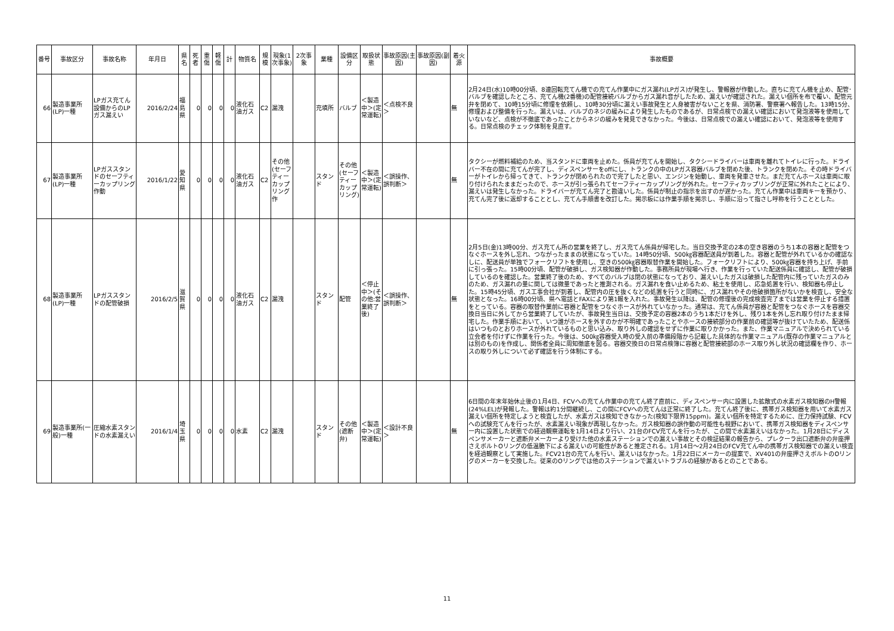| 番号 | 事故区分 | 事故名称 | 年月日 | 県名 | 死者 | 重傷 | 軽傷 | 計 | 物質名 | 規模 | 現象(1次事象) | 2次事象 | 業種 | 設備区分 | 取扱状態 | 事故原因(主因) | 事故原因(副因) | 着火源 | 事故概要 |
| --- | --- | --- | --- | --- | --- | --- | --- | --- | --- | --- | --- | --- | --- | --- | --- | --- | --- | --- | --- |
| 66 | 製造事業所(LP)一種 | LPガス充てん設備からのLPガス漏えい | 2016/2/24 | 福島県 | 0 | 0 | 0 | 0 | 液化石油ガス | C2 | 漏洩 | | 充填所 | バルブ | ＜製造中＞(定常運転) | ＜点検不良＞ | | 無 | 2月24日(水)10時00分頃、8連回転充てん機での充てん作業中にガス漏れ(LPガス)が発生し、警報器が作動した。直ちに充てん機を止め、配管･バルブを確認したところ、充てん機(2番機)の配管接続バルブからガス漏れ音がしたため、漏えいが確認された。漏えい個所を布で覆い、配管元弁を閉めて、10時15分頃に修理を依頼し、10時30分頃に漏えい事故発生と人身被害がないことを県、消防署、警察署へ報告した。13時15分、修理および整備を行った。漏えいは、バルブのネジの緩みにより発生したものであるが、日常点検での漏えい確認において発泡液等を使用していないなど、点検が不徹底であったことからネジの緩みを発見できなかった。今後は、日常点検での漏えい確認において、発泡液等を使用する。日常点検のチェック体制を見直す。 |
| 67 | 製造事業所(LP)一種 | LPガススタンドのセーフティーカップリング作動 | 2016/1/22 | 愛知県 | 0 | 0 | 0 | 0 | 液化石油ガス | C2 | その他(セーフティーカップリング作 | | スタンド | その他(セーフティーカップリング) | ＜製造中＞(定常運転) | ＜誤操作、誤判断＞ | | 無 | タクシーが燃料補給のため、当スタンドに車両を止めた。係員が充てんを開始し、タクシードライバーは車両を離れてトイレに行った。ドライバー不在の間に充てんが完了し、ディスペンサーをoffにし、トランクの中のLPガス容器バルブを閉めた後、トランクを閉めた。その時ドライバーがトイレから帰ってきて、トランクが閉められたので完了したと思い、エンジンを始動し、車両を発車させた。まだ充てんホースは車両に取り付けられたままだったので、ホースが引っ張られてセーフティーカップリングが外れた。セーフティカップリングが正常に外れたことにより、漏えいは発生しなかった。ドライバーが充てん完了と勘違いした。係員が制止の指示を出すのが遅かった。充てん作業中は車両キーを預かり、充てん完了後に返却することとし、充てん手順書を改訂した。掲示板には作業手順を掲示し、手順に沿って指さし呼称を行うこととした。 |
| 68 | 製造事業所(LP)一種 | LPガススタンドの配管破損 | 2016/2/5 | 滋賀県 | 0 | 0 | 0 | 0 | 液化石油ガス | C2 | 漏洩 | | スタンド | 配管 | ＜停止中＞(その他:営業終了後) | ＜誤操作、誤判断＞ | | 無 | 2月5日(金)13時00分、ガス充てん所の営業を終了し、ガス充てん係員が帰宅した。当日交換予定の2本の空き容器のうち1本の容器と配管をつなぐホースを外し忘れ、つながったままの状態になっていた。14時50分頃、500㎏容器配送員が到着した。容器と配管が外れているかの確認なしに、配送員が単独でフォークリフトを使用し、空きの500㎏容器取替作業を開始した。フォークリフトにより、500㎏容器を持ち上げ、手前に引っ張った。15時00分頃、配管が破損し、ガス検知器が作動した。事務所員が現場へ行き、作業を行っていた配送係員に確認し、配管が破損しているのを確認した。営業終了後のため、すべてのバルブは閉の状態になっており、漏えいしたガスは破損した配管内に残っていたガスのみのため、ガス漏れの量に関しては微量であったと推測される。ガス漏れを食い止めるため、粘土を使用し、応急処置を行い、検知器も停止した。15時45分頃、ガス工事会社が到着し、配管内の圧を抜くなどの処置を行うと同時に、ガス漏れやその他破損箇所がないかを検査し、安全な状態となった。16時00分頃、県へ電話とFAXにより第1報を入れた。事故発生以降は、配管の修理後の完成検査完了までは営業を停止する措置をとっている。容器の取替作業前に容器と配管をつなぐホースが外れていなかった。通常は、充てん係員が容器と配管をつなぐホースを容器交換日当日に外してから営業終了していたが、事故発生当日は、交換予定の容器2本のうち1本だけを外し、残り1本を外し忘れ取り付けたまま帰宅した。作業手順において、いつ誰がホースを外すのかが不明確であったことやホースの接続部分の作業前の確認等が抜けていたため、配送係はいつものとおりホースが外れているものと思い込み、取り外しの確認をせずに作業に取りかかった。また、作業マニュアルで決められている立会者を付けずに作業を行った。今後は、500㎏容器受入時の受入前の準備段階から記載した具体的な作業マニュアル(既存の作業マニュアルとは別のもの)を作成し、関係者全員に周知徹底を図る。容器交換日の日常点検簿に容器と配管接続部のホース取り外し状況の確認欄を作り、ホースの取り外しについて必ず確認を行う体制にする。 |
| 69 | 製造事業所(一般)一種 | 圧縮水素スタンドの水素漏えい | 2016/1/4 | 埼玉県 | 0 | 0 | 0 | 0 | 水素 | C2 | 漏洩 | | スタンド | その他(遮断弁) | ＜製造中＞(定常運転) | ＜設計不良＞ | | 無 | 6日間の年末年始休止後の1月4日、FCVへの充てん作業中の充てん終了直前に、ディスペンサー内に設置した拡散式の水素ガス検知器のH警報(24%LEL)が発報した。警報は約1分間継続し、この間にFCVへの充てんは正常に終了した。充てん終了後に、携帯ガス検知器を用いて水素ガス漏えい個所を特定しようと検査したが、水素ガスは検知できなかった(検知下限界15ppm)。漏えい個所を特定するために、圧力保持試験、FCVへの試験充てんを行ったが、水素漏えい現象が再現しなかった。ガス検知器の誤作動の可能性も視野において、携帯ガス検知器をディスペンサー内に設置した状態での経過観察運転を1月14日より行い、21台のFCV充てんを行ったが、この間で水素漏えいはなかった。1月28日にディスペンサメーカーと遮断弁メーカーより受けた他の水素ステーションでの漏えい事故とその検証結果の報告から、プレクーラ出口遮断弁の弁座押さえボルトOリングの低温脆下による漏えいの可能性があると推定される。1月14日～2月24日のFCV充てん中の携帯ガス検知器での漏えい検査を経過観察として実施した。FCV21台の充てんを行い、漏えいはなかった。1月22日にメーカーの提案で、XV401の弁座押さえボルトのOリングのメーカーを交換した。従来のOリングでは他のステーションで漏えいトラブルの経験があるとのことである。 |
11